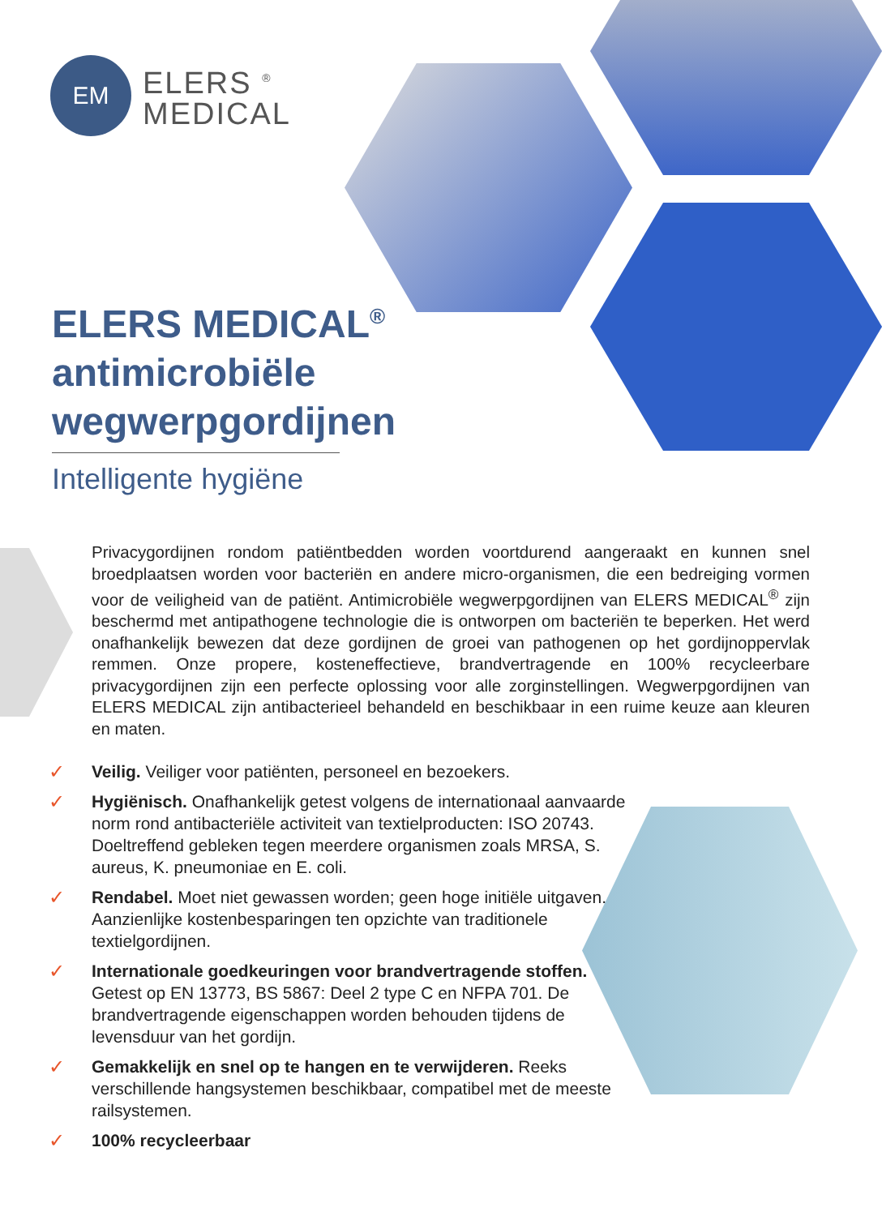EM
ELERS <sup>®</sup>
MEDICAL
ELERS MEDICAL<sup>®</sup>
antimicrobiële
wegwerpgordijnen
Intelligente hygiëne
Privacygordijnen rondom patiëntbedden worden voortdurend aangeraakt en kunnen snel broedplaatsen worden voor bacteriën en andere micro-organismen, die een bedreiging vormen voor de veiligheid van de patiënt. Antimicrobiële wegwerpgordijnen van ELERS MEDICAL<sup>®</sup> zijn beschermd met antipathogene technologie die is ontworpen om bacteriën te beperken. Het werd onafhankelijk bewezen dat deze gordijnen de groei van pathogenen op het gordijnoppervlak remmen. Onze propere, kosteneffectieve, brandvertragende en 100% recycleerbare privacygordijnen zijn een perfecte oplossing voor alle zorginstellingen. Wegwerpgordijnen van ELERS MEDICAL zijn antibacterieel behandeld en beschikbaar in een ruime keuze aan kleuren en maten.
✓ Veilig. Veiliger voor patiënten, personeel en bezoekers.
✓ Hygiënisch. Onafhankelijk getest volgens de internationaal aanvaarde norm rond antibacteriële activiteit van textielproducten: ISO 20743. Doeltreffend gebleken tegen meerdere organismen zoals MRSA, S. aureus, K. pneumoniae en E. coli.
✓ Rendabel. Moet niet gewassen worden; geen hoge initiële uitgaven. Aanzienlijke kostenbesparingen ten opzichte van traditionele textielgordijnen.
✓ Internationale goedkeuringen voor brandvertragende stoffen. Getest op EN 13773, BS 5867: Deel 2 type C en NFPA 701. De brandvertragende eigenschappen worden behouden tijdens de levensduur van het gordijn.
✓ Gemakkelijk en snel op te hangen en te verwijderen. Reeks verschillende hangsystemen beschikbaar, compatibel met de meeste railsystemen.
✓ 100% recycleerbaar